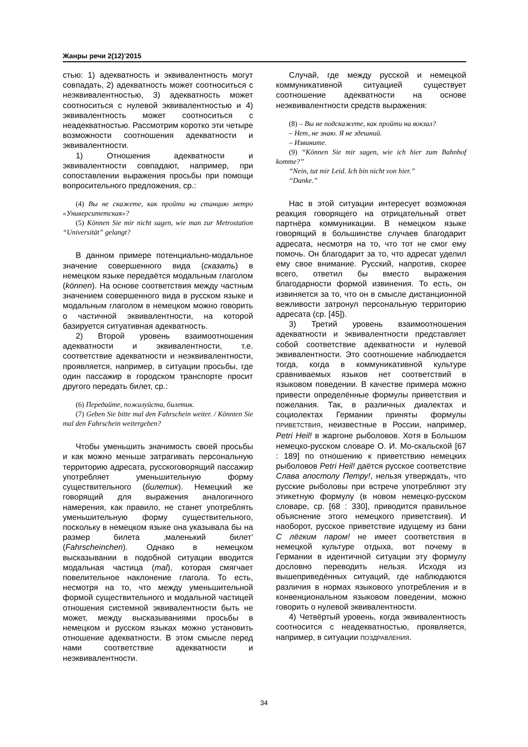Жанры речи 2(12)’2015
стью: 1) адекватность и эквивалентность могут совпадать, 2) адекватность может соотноситься с неэквивалентностью, 3) адекватность может соотноситься с нулевой эквивалентностью и 4) эквивалентность может соотноситься с неадекватностью. Рассмотрим коротко эти четыре возможности соотношения адекватности и эквивалентности.
1) Отношения адекватности и эквивалентности совпадают, например, при сопоставлении выражения просьбы при помощи вопросительного предложения, ср.:
(4) Вы не скажете, как пройти на станцию метро «Университетская»?
(5) Können Sie mir nicht sagen, wie man zur Metrostation “Universität” gelangt?
В данном примере потенциально-модальное значение совершенного вида (сказать) в немецком языке передаётся модальным глаголом (können). На основе соответствия между частным значением совершенного вида в русском языке и модальным глаголом в немецком можно говорить о частичной эквивалентности, на которой базируется ситуативная адекватность.
2) Второй уровень взаимоотношения адекватности и эквивалентности, т.е. соответствие адекватности и неэквивалентности, проявляется, например, в ситуации просьбы, где один пассажир в городском транспорте просит другого передать билет, ср.:
(6) Передайте, пожалуйста, билетик.
(7) Geben Sie bitte mal den Fahrschein weiter. / Könnten Sie mal den Fahrschein weitergeben?
Чтобы уменьшить значимость своей просьбы и как можно меньше затрагивать персональную территорию адресата, русскоговорящий пассажир употребляет уменьшительную форму существительного (билетик). Немецкий же говорящий для выражения аналогичного намерения, как правило, не станет употреблять уменьшительную форму существительного, поскольку в немецком языке она указывала бы на размер билета ‚маленький билет’ (Fahrscheinchen). Однако в немецком высказывании в подобной ситуации вводится модальная частица (mal), которая смягчает повелительное наклонение глагола. То есть, несмотря на то, что между уменьшительной формой существительного и модальной частицей отношения системной эквивалентности быть не может, между высказываниями просьбы в немецком и русском языках можно установить отношение адекватности. В этом смысле перед нами соответствие адекватности и неэквивалентности.
Случай, где между русской и немецкой коммуникативной ситуацией существует соотношение адекватности на основе неэквивалентности средств выражения:
(8) – Вы не подскажете, как пройти на вокзал?
– Нет, не знаю. Я не здешний.
– Извините.
(9) “Können Sie mir sagen, wie ich hier zum Bahnhof komme?”
“Nein, tut mir Leid. Ich bin nicht von hier.”
“Danke.”
Нас в этой ситуации интересует возможная реакция говорящего на отрицательный ответ партнёра коммуникации. В немецком языке говорящий в большинстве случаев благодарит адресата, несмотря на то, что тот не смог ему помочь. Он благодарит за то, что адресат уделил ему свое внимание. Русский, напротив, скорее всего, ответил бы вместо выражения благодарности формой извинения. То есть, он извиняется за то, что он в смысле дистанционной вежливости затронул персональную территорию адресата (ср. [45]).
3) Третий уровень взаимоотношения адекватности и эквивалентности представляет собой соответствие адекватности и нулевой эквивалентности. Это соотношение наблюдается тогда, когда в коммуникативной культуре сравниваемых языков нет соответствий в языковом поведении. В качестве примера можно привести определённые формулы приветствия и пожелания. Так, в различных диалектах и социолектах Германии приняты формулы ПРИВЕТСТВИЯ, неизвестные в России, например, Petri Heil! в жаргоне рыболовов. Хотя в Большом немецко-русском словаре О. И. Мо-скальской [67 : 189] по отношению к приветствию немецких рыболовов Petri Heil! даётся русское соответствие Слава апостолу Петру!, нельзя утверждать, что русские рыболовы при встрече употребляют эту этикетную формулу (в новом немецко-русском словаре, ср. [68 : 330], приводится правильное объяснение этого немецкого приветствия). И наоборот, русское приветствие идущему из бани С лёгким паром! не имеет соответствия в немецкой культуре отдыха, вот почему в Германии в идентичной ситуации эту формулу дословно переводить нельзя. Исходя из вышеприведённых ситуаций, где наблюдаются различия в нормах языкового употребления и в конвенциональном языковом поведении, можно говорить о нулевой эквивалентности.
4) Четвёртый уровень, когда эквивалентность соотносится с неадекватностью, проявляется, например, в ситуации ПОЗДРАВЛЕНИЯ.
34